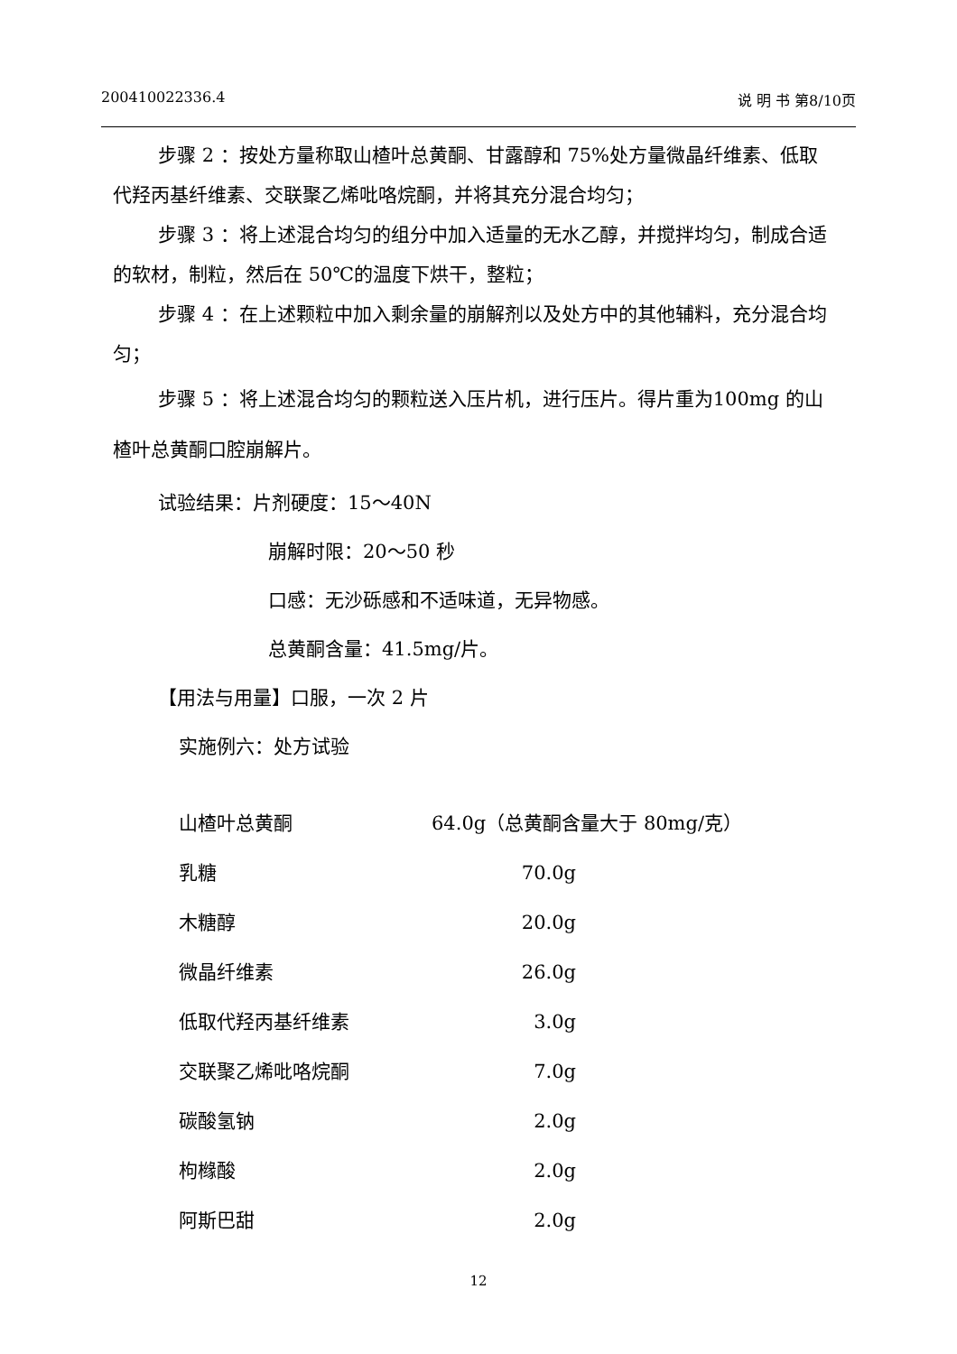200410022336.4 说 明 书 第8/10页
步骤 2 ：按处方量称取山楂叶总黄酮、甘露醇和 75%处方量微晶纤维素、低取代羟丙基纤维素、交联聚乙烯吡咯烷酮，并将其充分混合均匀；
步骤 3 ：将上述混合均匀的组分中加入适量的无水乙醇，并搅拌均匀，制成合适的软材，制粒，然后在 50℃的温度下烘干，整粒；
步骤 4 ：在上述颗粒中加入剩余量的崩解剂以及处方中的其他辅料，充分混合均匀；
步骤 5 ：将上述混合均匀的颗粒送入压片机，进行压片。得片重为100mg 的山楂叶总黄酮口腔崩解片。
试验结果：片剂硬度：15～40N
崩解时限：20～50 秒
口感：无沙砾感和不适味道，无异物感。
总黄酮含量：41.5mg/片。
【用法与用量】口服，一次 2 片
实施例六：处方试验
| 山楂叶总黄酮 | 64.0g（总黄酮含量大于 80mg/克） | |
| 乳糖 | 70.0g | |
| 木糖醇 | 20.0g | |
| 微晶纤维素 | 26.0g | |
| 低取代羟丙基纤维素 | 3.0g | |
| 交联聚乙烯吡咯烷酮 | 7.0g | |
| 碳酸氢钠 | 2.0g | |
| 枸橼酸 | 2.0g | |
| 阿斯巴甜 | 2.0g | |
12